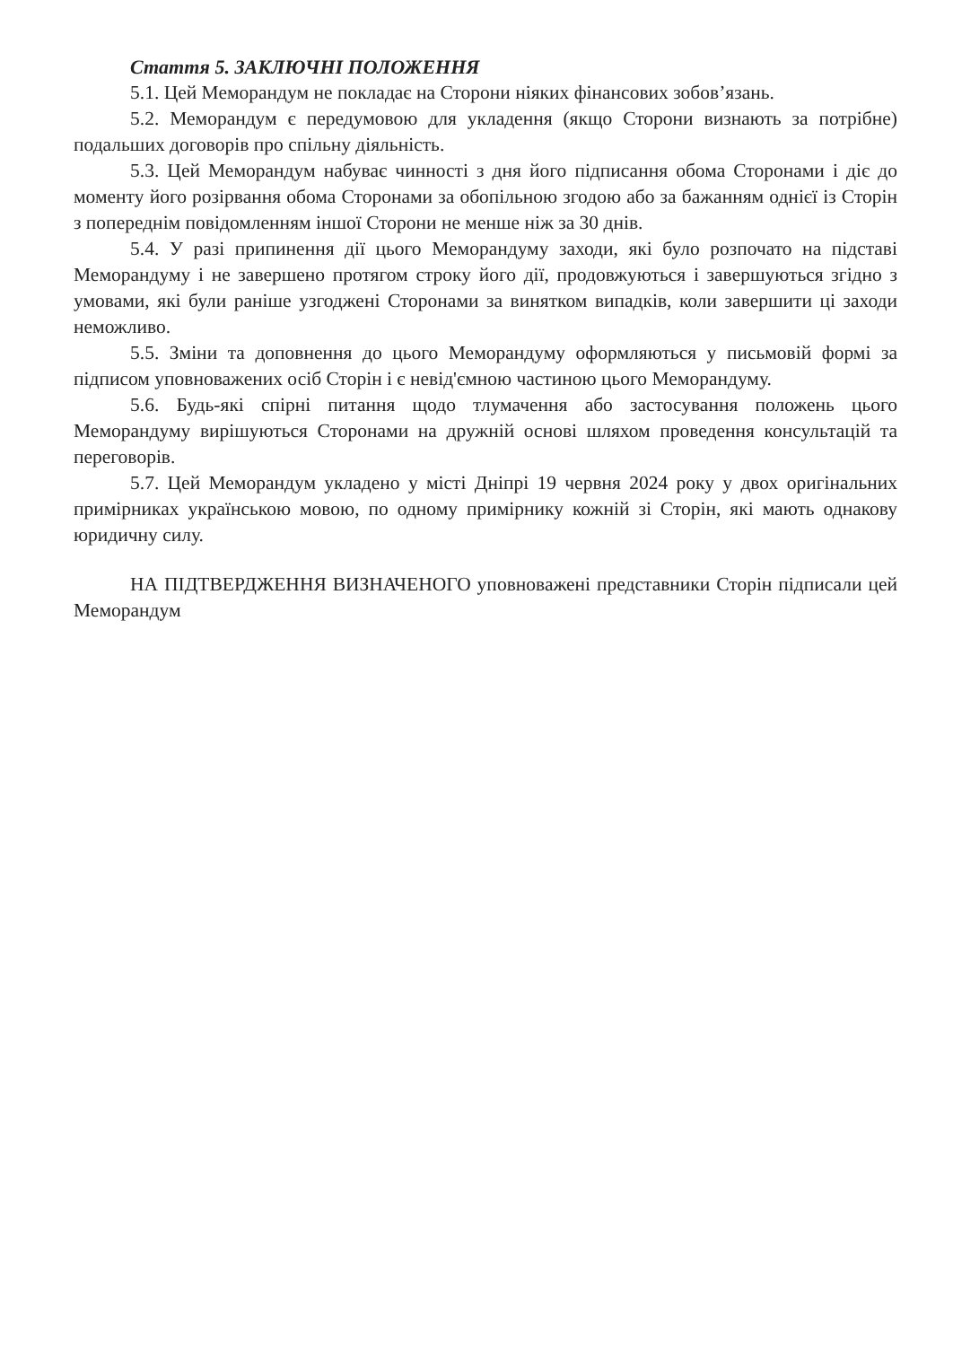Стаття 5. ЗАКЛЮЧНІ ПОЛОЖЕННЯ
5.1. Цей Меморандум не покладає на Сторони ніяких фінансових зобов’язань.
5.2. Меморандум є передумовою для укладення (якщо Сторони визнають за потрібне) подальших договорів про спільну діяльність.
5.3. Цей Меморандум набуває чинності з дня його підписання обома Сторонами і діє до моменту його розірвання обома Сторонами за обопільною згодою або за бажанням однієї із Сторін з попереднім повідомленням іншої Сторони не менше ніж за 30 днів.
5.4. У разі припинення дії цього Меморандуму заходи, які було розпочато на підставі Меморандуму і не завершено протягом строку його дії, продовжуються і завершуються згідно з умовами, які були раніше узгоджені Сторонами за винятком випадків, коли завершити ці заходи неможливо.
5.5. Зміни та доповнення до цього Меморандуму оформляються у письмовій формі за підписом уповноважених осіб Сторін і є невід'ємною частиною цього Меморандуму.
5.6. Будь-які спірні питання щодо тлумачення або застосування положень цього Меморандуму вирішуються Сторонами на дружній основі шляхом проведення консультацій та переговорів.
5.7. Цей Меморандум укладено у місті Дніпрі 19 червня 2024 року у двох оригінальних примірниках українською мовою, по одному примірнику кожній зі Сторін, які мають однакову юридичну силу.
НА ПІДТВЕРДЖЕННЯ ВИЗНАЧЕНОГО уповноважені представники Сторін підписали цей Меморандум